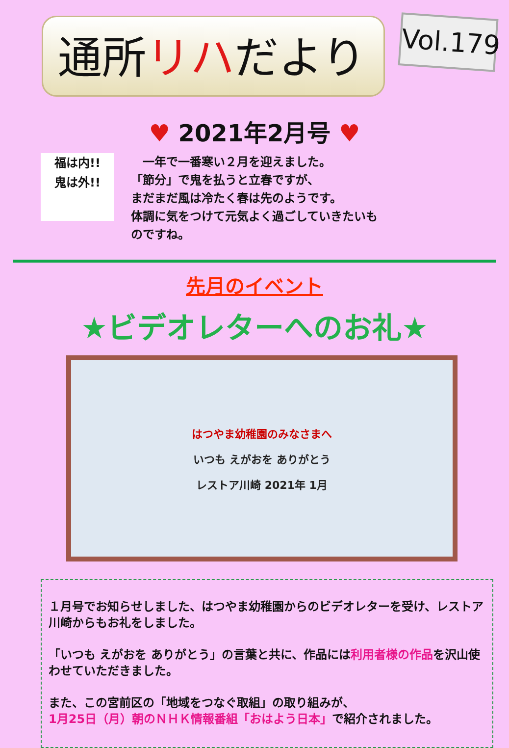通所リハだより
Vol.179
♥ 2021年2月号 ♥
福は内!!
鬼は外!!
　一年で一番寒い２月を迎えました。
「節分」で鬼を払うと立春ですが、
まだまだ風は冷たく春は先のようです。
体調に気をつけて元気よく過ごしていきたいも
のですね。
先月のイベント
★ビデオレターへのお礼★
はつやま幼稚園のみなさまへ
いつも えがおを ありがとう
レストア川崎 2021年 1月
１月号でお知らせしました、はつやま幼稚園からのビデオレターを受け、レストア川崎からもお礼をしました。
「いつも えがおを ありがとう」の言葉と共に、作品には利用者様の作品を沢山使わせていただきました。
また、この宮前区の「地域をつなぐ取組」の取り組みが、
1月25日（月）朝のＮＨＫ情報番組「おはよう日本」で紹介されました。